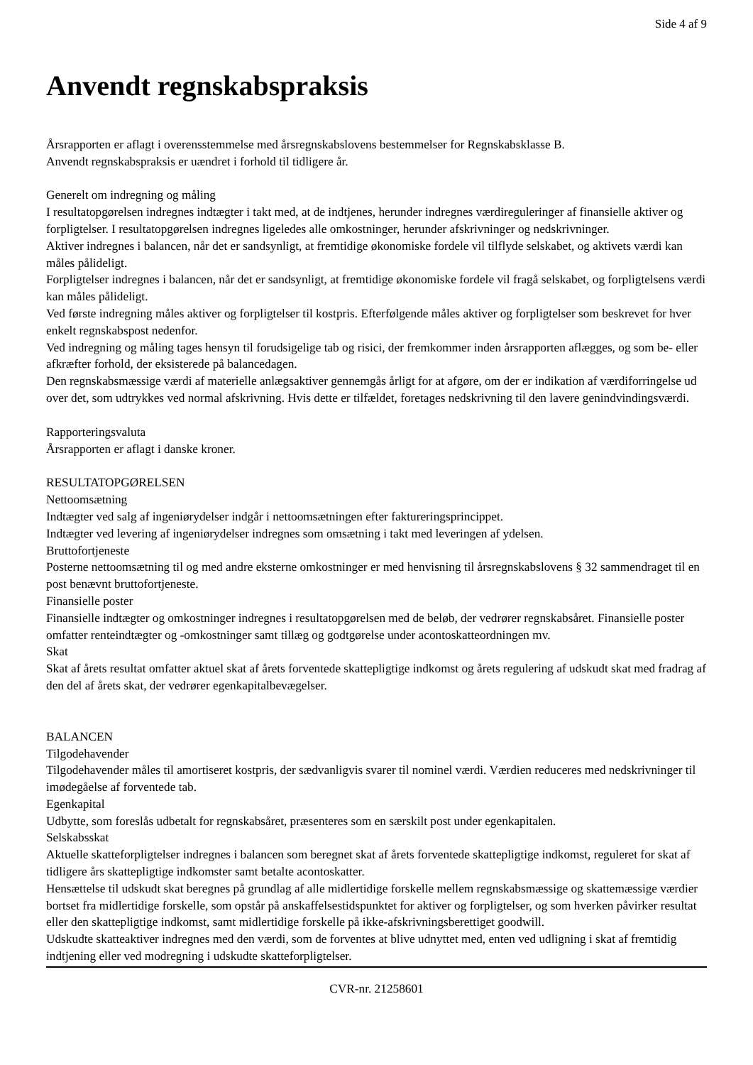Side 4 af 9
Anvendt regnskabspraksis
Årsrapporten er aflagt i overensstemmelse med årsregnskabslovens bestemmelser for Regnskabsklasse B.
Anvendt regnskabspraksis er uændret i forhold til tidligere år.
Generelt om indregning og måling
I resultatopgørelsen indregnes indtægter i takt med, at de indtjenes, herunder indregnes værdireguleringer af finansielle aktiver og forpligtelser. I resultatopgørelsen indregnes ligeledes alle omkostninger, herunder afskrivninger og nedskrivninger.
Aktiver indregnes i balancen, når det er sandsynligt, at fremtidige økonomiske fordele vil tilflyde selskabet, og aktivets værdi kan måles pålideligt.
Forpligtelser indregnes i balancen, når det er sandsynligt, at fremtidige økonomiske fordele vil fragå selskabet, og forpligtelsens værdi kan måles pålideligt.
Ved første indregning måles aktiver og forpligtelser til kostpris. Efterfølgende måles aktiver og forpligtelser som beskrevet for hver enkelt regnskabspost nedenfor.
Ved indregning og måling tages hensyn til forudsigelige tab og risici, der fremkommer inden årsrapporten aflægges, og som be- eller afkræfter forhold, der eksisterede på balancedagen.
Den regnskabsmæssige værdi af materielle anlægsaktiver gennemgås årligt for at afgøre, om der er indikation af værdiforringelse ud over det, som udtrykkes ved normal afskrivning. Hvis dette er tilfældet, foretages nedskrivning til den lavere genindvindingsværdi.
Rapporteringsvaluta
Årsrapporten er aflagt i danske kroner.
RESULTATOPGØRELSEN
Nettoomsætning
Indtægter ved salg af ingeniørydelser indgår i nettoomsætningen efter faktureringsprincippet.
Indtægter ved levering af ingeniørydelser indregnes som omsætning i takt med leveringen af ydelsen.
Bruttofortjeneste
Posterne nettoomsætning til og med andre eksterne omkostninger er med henvisning til årsregnskabslovens § 32 sammendraget til en post benævnt bruttofortjeneste.
Finansielle poster
Finansielle indtægter og omkostninger indregnes i resultatopgørelsen med de beløb, der vedrører regnskabsåret. Finansielle poster omfatter renteindtægter og -omkostninger samt tillæg og godtgørelse under acontoskatteordningen mv.
Skat
Skat af årets resultat omfatter aktuel skat af årets forventede skattepligtige indkomst og årets regulering af udskudt skat med fradrag af den del af årets skat, der vedrører egenkapitalbevægelser.
BALANCEN
Tilgodehavender
Tilgodehavender måles til amortiseret kostpris, der sædvanligvis svarer til nominel værdi. Værdien reduceres med nedskrivninger til imødegåelse af forventede tab.
Egenkapital
Udbytte, som foreslås udbetalt for regnskabsåret, præsenteres som en særskilt post under egenkapitalen.
Selskabsskat
Aktuelle skatteforpligtelser indregnes i balancen som beregnet skat af årets forventede skattepligtige indkomst, reguleret for skat af tidligere års skattepligtige indkomster samt betalte acontoskatter.
Hensættelse til udskudt skat beregnes på grundlag af alle midlertidige forskelle mellem regnskabsmæssige og skattemæssige værdier bortset fra midlertidige forskelle, som opstår på anskaffelsestidspunktet for aktiver og forpligtelser, og som hverken påvirker resultat eller den skattepligtige indkomst, samt midlertidige forskelle på ikke-afskrivningsberettiget goodwill.
Udskudte skatteaktiver indregnes med den værdi, som de forventes at blive udnyttet med, enten ved udligning i skat af fremtidig indtjening eller ved modregning i udskudte skatteforpligtelser.
CVR-nr. 21258601